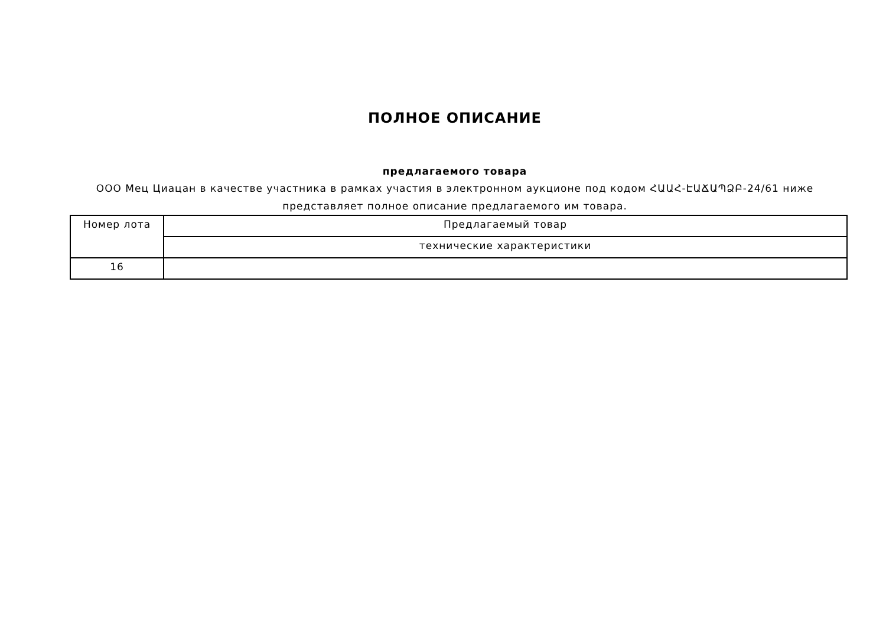ПОЛНОЕ ОПИСАНИЕ
предлагаемого товара
ООО Мец Циацан в качестве участника в рамках участия в электронном аукционе под кодом ՀԱԱՀ-ԷԱՃԱՊՁԲ-24/61 ниже представляет полное описание предлагаемого им товара.
| Номер лота | Предлагаемый товар |
| | технические характеристики |
| 16 | |